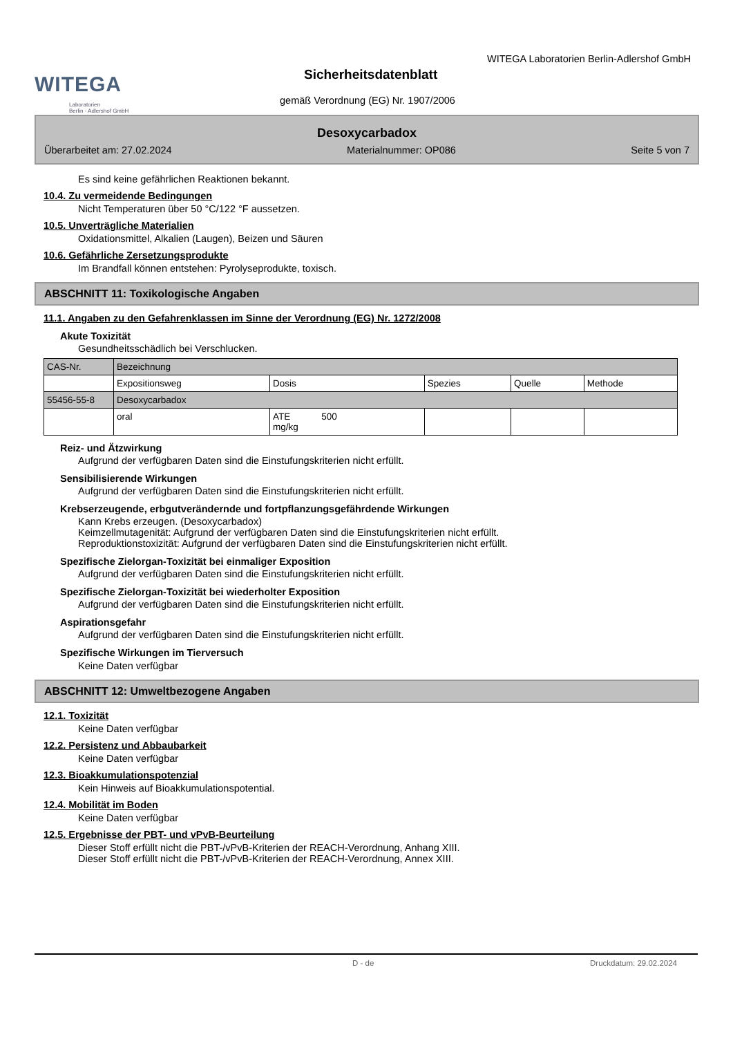WITEGA
Laboratorien
Berlin - Adlershof GmbH
WITEGA Laboratorien Berlin-Adlershof GmbH
Sicherheitsdatenblatt
gemäß Verordnung (EG) Nr. 1907/2006
Desoxycarbadox
Überarbeitet am: 27.02.2024 Materialnummer: OP086 Seite 5 von 7
Es sind keine gefährlichen Reaktionen bekannt.
10.4. Zu vermeidende Bedingungen
Nicht Temperaturen über 50 °C/122 °F aussetzen.
10.5. Unverträgliche Materialien
Oxidationsmittel, Alkalien (Laugen), Beizen und Säuren
10.6. Gefährliche Zersetzungsprodukte
Im Brandfall können entstehen: Pyrolyseprodukte, toxisch.
ABSCHNITT 11: Toxikologische Angaben
11.1. Angaben zu den Gefahrenklassen im Sinne der Verordnung (EG) Nr. 1272/2008
Akute Toxizität
Gesundheitsschädlich bei Verschlucken.
| CAS-Nr. | Bezeichnung | | | | |
| | Expositionsweg | Dosis | Spezies | Quelle | Methode |
| 55456-55-8 | Desoxycarbadox | | | | |
| | oral | ATE 500 mg/kg | | | |
Reiz- und Ätzwirkung
Aufgrund der verfügbaren Daten sind die Einstufungskriterien nicht erfüllt.
Sensibilisierende Wirkungen
Aufgrund der verfügbaren Daten sind die Einstufungskriterien nicht erfüllt.
Krebserzeugende, erbgutverändernde und fortpflanzungsgefährdende Wirkungen
Kann Krebs erzeugen. (Desoxycarbadox)
Keimzellmutagenität: Aufgrund der verfügbaren Daten sind die Einstufungskriterien nicht erfüllt.
Reproduktionstoxizität: Aufgrund der verfügbaren Daten sind die Einstufungskriterien nicht erfüllt.
Spezifische Zielorgan-Toxizität bei einmaliger Exposition
Aufgrund der verfügbaren Daten sind die Einstufungskriterien nicht erfüllt.
Spezifische Zielorgan-Toxizität bei wiederholter Exposition
Aufgrund der verfügbaren Daten sind die Einstufungskriterien nicht erfüllt.
Aspirationsgefahr
Aufgrund der verfügbaren Daten sind die Einstufungskriterien nicht erfüllt.
Spezifische Wirkungen im Tierversuch
Keine Daten verfügbar
ABSCHNITT 12: Umweltbezogene Angaben
12.1. Toxizität
Keine Daten verfügbar
12.2. Persistenz und Abbaubarkeit
Keine Daten verfügbar
12.3. Bioakkumulationspotenzial
Kein Hinweis auf Bioakkumulationspotential.
12.4. Mobilität im Boden
Keine Daten verfügbar
12.5. Ergebnisse der PBT- und vPvB-Beurteilung
Dieser Stoff erfüllt nicht die PBT-/vPvB-Kriterien der REACH-Verordnung, Anhang XIII.
Dieser Stoff erfüllt nicht die PBT-/vPvB-Kriterien der REACH-Verordnung, Annex XIII.
D - de Druckdatum: 29.02.2024